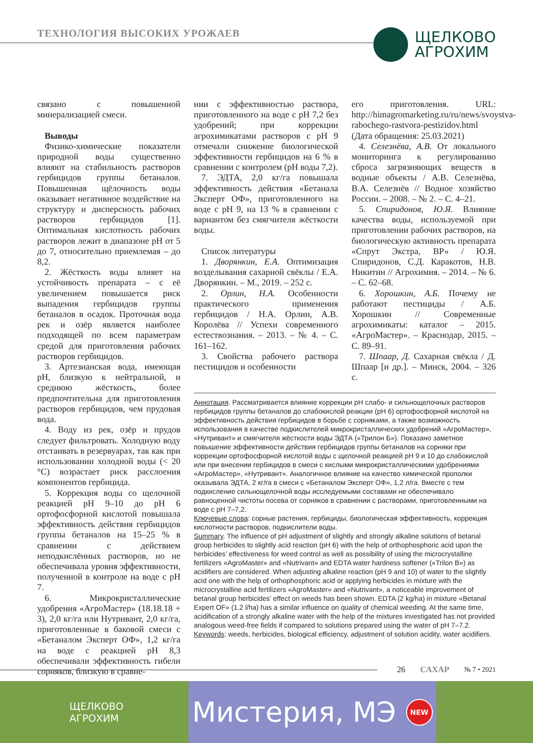ТЕХНОЛОГИЯ ВЫСОКИХ УРОЖАЕВ
ЩЕЛКОВО
АГРОХИМ
связано с повышенной минерализацией смеси.
Выводы
Физико-химические показатели природной воды существенно влияют на стабильность растворов гербицидов группы бетаналов. Повышенная щёлочность воды оказывает негативное воздействие на структуру и дисперсность рабочих растворов гербицидов [1]. Оптимальная кислотность рабочих растворов лежит в диапазоне pH от 5 до 7, относительно приемлемая – до 8,2.
2. Жёсткость воды влияет на устойчивость препарата – с её увеличением повышается риск выпадения гербицидов группы бетаналов в осадок. Проточная вода рек и озёр является наиболее подходящей по всем параметрам средой для приготовления рабочих растворов гербицидов.
3. Артезианская вода, имеющая pH, близкую к нейтральной, и среднюю жёсткость, более предпочтительна для приготовления растворов гербицидов, чем прудовая вода.
4. Воду из рек, озёр и прудов следует фильтровать. Холодную воду отстаивать в резервуарах, так как при использовании холодной воды (< 20 °С) возрастает риск расслоения компонентов гербицида.
5. Коррекция воды со щелочной реакцией pH 9–10 до pH 6 ортофосфорной кислотой повышала эффективность действия гербицидов группы бетаналов на 15–25 % в сравнении с действием неподкислённых растворов, но не обеспечивала уровня эффективности, полученной в контроле на воде с pH 7.
6. Микрокристаллические удобрения «АгроМастер» (18.18.18 + 3), 2,0 кг/га или Нутривант, 2,0 кг/га, приготовленные в баковой смеси с «Бетаналом Эксперт ОФ», 1,2 кг/га на воде с реакцией pH 8,3 обеспечивали эффективность гибели сорняков, близкую в сравне-
нии с эффективностью раствора, приготовленного на воде с pH 7,2 без удобрений; при коррекции агрохимикатами растворов с pH 9 отмечали снижение биологической эффективности гербицидов на 6 % в сравнении с контролем (pH воды 7,2).
7. ЭДТА, 2,0 кг/га повышала эффективность действия «Бетанала Эксперт ОФ», приготовленного на воде с pH 9, на 13 % в сравнении с вариантом без смягчителя жёсткости воды.
Список литературы
1. Дворянкин, Е.А. Оптимизация возделывания сахарной свёклы / Е.А. Дворянкин. – М., 2019. – 252 с.
2. Орлин, Н.А. Особенности практического применения гербицидов / Н.А. Орлин, А.В. Королёва // Успехи современного естествознания. – 2013. – № 4. – С. 161–162.
3. Свойства рабочего раствора пестицидов и особенности
его приготовления. URL: http://himagromarketing.ru/ru/news/svoystva-rabochego-rastvora-pestizidov.html (Дата обращения: 25.03.2021)
4. Селезнёва, А.В. От локального мониторинга к регулированию сброса загрязняющих веществ в водные объекты / А.В. Селезнёва, В.А. Селезнёв // Водное хозяйство России. – 2008. – № 2. – С. 4–21.
5. Спиридонов, Ю.Я. Влияние качества воды, используемой при приготовлении рабочих растворов, на биологическую активность препарата «Спрут Экстра, ВР» / Ю.Я. Спиридонов, С.Д. Каракотов, Н.В. Никитин // Агрохимия. – 2014. – № 6. – С. 62–68.
6. Хорошкин, А.Б. Почему не работают пестициды / А.Б. Хорошкин // Современные агрохимикаты: каталог – 2015. «АгроМастер». – Краснодар, 2015. – С. 89–91.
7. Шпаар, Д. Сахарная свёкла / Д. Шпаар [и др.]. – Минск, 2004. – 326 с.
Аннотация. Рассматривается влияние коррекции pH слабо- и сильнощелочных растворов гербицидов группы бетаналов до слабокислой реакции (pH 6) ортофосфорной кислотой на эффективность действия гербицидов в борьбе с сорняками, а также возможность использования в качестве подкислителей микрокристаллических удобрений «АгроМастер», «Нутривант» и смягчителя жёсткости воды ЭДТА («Трилон Б»). Показано заметное повышение эффективности действия гербицидов группы бетаналов на сорняки при коррекции ортофосфорной кислотой воды с щелочной реакцией pH 9 и 10 до слабокислой или при внесении гербицидов в смеси с кислыми микрокристаллическими удобрениями «АгроМастер», «Нутривант». Аналогичное влияние на качество химической прополки оказывала ЭДТА, 2 кг/га в смеси с «Бетаналом Эксперт ОФ», 1,2 л/га. Вместе с тем подкисление сильнощелочной воды исследуемыми составами не обеспечивало равноценной чистоты посева от сорняков в сравнении с растворами, приготовленными на воде с pH 7–7,2.
Ключевые слова: сорные растения, гербициды, биологическая эффективность, коррекция кислотности растворов, подкислители воды.
Summary. The influence of pH adjustment of slightly and strongly alkaline solutions of betanal group herbicides to slightly acid reaction (pH 6) with the help of orthophosphoric acid upon the herbicides’ effectiveness for weed control as well as possibility of using the microcrystalline fertilizers «AgroMaster» and «Nutrivant» and EDTA water hardness softener («Trilon B») as acidifiers are considered. When adjusting alkaline reaction (pH 9 and 10) of water to the slightly acid one with the help of orthophosphoric acid or applying herbicides in mixture with the microcrystalline acid fertilizers «AgroMaster» and «Nutrivant», a noticeable improvement of betanal group herbicides’ effect on weeds has been shown. EDTA (2 kg/ha) in mixture «Betanal Expert OF» (1.2 l/ha) has a similar influence on quality of chemical weeding. At the same time, acidification of a strongly alkaline water with the help of the mixtures investigated has not provided analogous weed-free fields if compared to solutions prepared using the water of pH 7–7.2.
Keywords: weeds, herbicides, biological efficiency, adjustment of solution acidity, water acidifiers.
26 САХАР № 7 • 2021
ЩЕЛКОВО
АГРОХИМ
Мистерия, МЭ
NEW